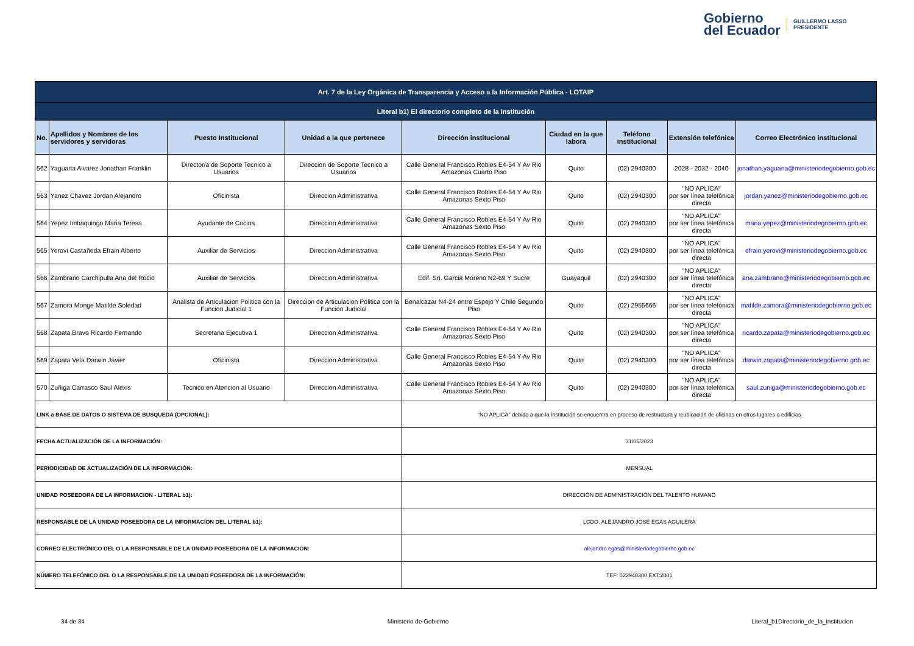Gobierno
del Ecuador
GUILLERMO LASSO
PRESIDENTE
| Art. 7 de la Ley Orgánica de Transparencia y Acceso a la Información Pública - LOTAIP | | | | | | | | |
| Literal b1) El directorio completo de la institución | | | | | | | | |
| No. | Apellidos y Nombres de los servidores y servidoras | Puesto Institucional | Unidad a la que pertenece | Dirección institucional | Ciudad en la que labora | Teléfono institucional | Extensión telefónica | Correo Electrónico institucional |
| 562 | Yaguana Alvarez Jonathan Franklin | Director/a de Soporte Tecnico a Usuarios | Direccion de Soporte Tecnico a Usuarios | Calle General Francisco Robles E4-54 Y Av Rio Amazonas Cuarto Piso | Quito | (02) 2940300 | 2028 - 2032 - 2040 | jonathan.yaguana@ministeriodegobierno.gob.ec |
| 563 | Yanez Chavez Jordan Alejandro | Oficinista | Direccion Administrativa | Calle General Francisco Robles E4-54 Y Av Rio Amazonas Sexto Piso | Quito | (02) 2940300 | "NO APLICA" por ser línea telefónica directa | jordan.yanez@ministeriodegobierno.gob.ec |
| 564 | Yepez Imbaquingo Maria Teresa | Ayudante de Cocina | Direccion Administrativa | Calle General Francisco Robles E4-54 Y Av Rio Amazonas Sexto Piso | Quito | (02) 2940300 | "NO APLICA" por ser línea telefónica directa | maria.yepez@ministeriodegobierno.gob.ec |
| 565 | Yerovi Castañeda Efrain Alberto | Auxiliar de Servicios | Direccion Administrativa | Calle General Francisco Robles E4-54 Y Av Rio Amazonas Sexto Piso | Quito | (02) 2940300 | "NO APLICA" por ser línea telefónica directa | efrain.yerovi@ministeriodegobierno.gob.ec |
| 566 | Zambrano Carchipulla Ana del Rocio | Auxiliar de Servicios | Direccion Administrativa | Edif. Sri. Garcia Moreno N2-69 Y Sucre | Guayaquil | (02) 2940300 | "NO APLICA" por ser línea telefónica directa | ana.zambrano@ministeriodegobierno.gob.ec |
| 567 | Zamora Monge Matilde Soledad | Analista de Articulacion Politica con la Funcion Judicial 1 | Direccion de Articulacion Politica con la Funcion Judicial | Benalcazar N4-24 entre Espejo Y Chile Segundo Piso | Quito | (02) 2955666 | "NO APLICA" por ser línea telefónica directa | matilde.zamora@ministeriodegobierno.gob.ec |
| 568 | Zapata Bravo Ricardo Fernando | Secretaria Ejecutiva 1 | Direccion Administrativa | Calle General Francisco Robles E4-54 Y Av Rio Amazonas Sexto Piso | Quito | (02) 2940300 | "NO APLICA" por ser línea telefónica directa | ricardo.zapata@ministeriodegobierno.gob.ec |
| 569 | Zapata Vela Darwin Javier | Oficinista | Direccion Administrativa | Calle General Francisco Robles E4-54 Y Av Rio Amazonas Sexto Piso | Quito | (02) 2940300 | "NO APLICA" por ser línea telefónica directa | darwin.zapata@ministeriodegobierno.gob.ec |
| 570 | Zuñiga Carrasco Saul Alexis | Tecnico en Atencion al Usuario | Direccion Administrativa | Calle General Francisco Robles E4-54 Y Av Rio Amazonas Sexto Piso | Quito | (02) 2940300 | "NO APLICA" por ser línea telefónica directa | saul.zuniga@ministeriodegobierno.gob.ec |
| LINK a BASE DE DATOS O SISTEMA DE BUSQUEDA (OPCIONAL): | | | | "NO APLICA" debido a que la institución se encuentra en proceso de restructura y reubicación de oficinas en otros lugares o edificios | | | | |
| FECHA ACTUALIZACIÓN DE LA INFORMACIÓN: | | | | 31/05/2023 | | | | |
| PERIODICIDAD DE ACTUALIZACIÓN DE LA INFORMACIÓN: | | | | MENSUAL | | | | |
| UNIDAD POSEEDORA DE LA INFORMACION - LITERAL b1): | | | | DIRECCIÓN DE ADMINISTRACIÓN DEL TALENTO HUMANO | | | | |
| RESPONSABLE DE LA UNIDAD POSEEDORA DE LA INFORMACIÓN DEL LITERAL b1): | | | | LCDO. ALEJANDRO JOSÉ EGAS AGUILERA | | | | |
| CORREO ELECTRÓNICO DEL O LA RESPONSABLE DE LA UNIDAD POSEEDORA DE LA INFORMACIÓN: | | | | alejandro.egas@ministeriodegobierno.gob.ec | | | | |
| NÚMERO TELEFÓNICO DEL O LA RESPONSABLE DE LA UNIDAD POSEEDORA DE LA INFORMACIÓN: | | | | TEF: 022940300 EXT:2001 | | | | |
34 de 34 Ministerio de Gobierno Literal_b1Directorio_de_la_institucion